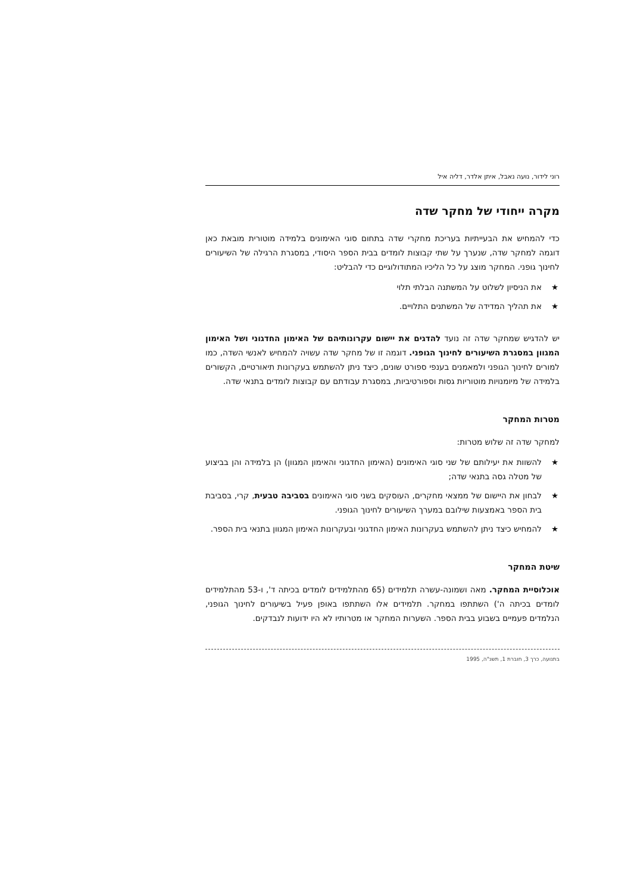רוני לידור, נועה נאבל, איתן אלדר, דליה איל
מקרה ייחודי של מחקר שדה
כדי להמחיש את הבעייתיות בעריכת מחקרי שדה בתחום סוגי האימונים בלמידה מוטורית מובאת כאן דוגמה למחקר שדה, שנערך על שתי קבוצות לומדים בבית הספר היסודי, במסגרת הרגילה של השיעורים לחינוך גופני. המחקר מוצג על כל הליכיו המתודולוגיים כדי להבליט:
★ את הניסיון לשלוט על המשתנה הבלתי תלוי
★ את תהליך המדידה של המשתנים התלויים.
יש להדגיש שמחקר שדה זה נועד להדגים את יישום עקרונותיהם של האימון החדגוני ושל האימון המגוון במסגרת השיעורים לחינוך הגופני. דוגמה זו של מחקר שדה עשויה להמחיש לאנשי השדה, כמו למורים לחינוך הגופני ולמאמנים בענפי ספורט שונים, כיצד ניתן להשתמש בעקרונות תיאורטיים, הקשורים בלמידה של מיומנויות מוטוריות גסות וספורטיביות, במסגרת עבודתם עם קבוצות לומדים בתנאי שדה.
מטרות המחקר
למחקר שדה זה שלוש מטרות:
★ להשוות את יעילותם של שני סוגי האימונים (האימון החדגוני והאימון המגוון) הן בלמידה והן בביצוע של מטלה גסה בתנאי שדה;
★ לבחון את היישום של ממצאי מחקרים, העוסקים בשני סוגי האימונים בסביבה טבעית, קרי, בסביבת בית הספר באמצעות שילובם במערך השיעורים לחינוך הגופני.
★ להמחיש כיצד ניתן להשתמש בעקרונות האימון החדגוני ובעקרונות האימון המגוון בתנאי בית הספר.
שיטת המחקר
אוכלוסיית המחקר. מאה ושמונה-עשרה תלמידים (65 מהתלמידים לומדים בכיתה ד', ו-53 מהתלמידים לומדים בכיתה ה') השתתפו במחקר. תלמידים אלו השתתפו באופן פעיל בשיעורים לחינוך הגופני, הנלמדים פעמיים בשבוע בבית הספר. השערות המחקר או מטרותיו לא היו ידועות לנבדקים.
בתנועה, כרך 3, חוברת 1, תשנ"ה, 1995